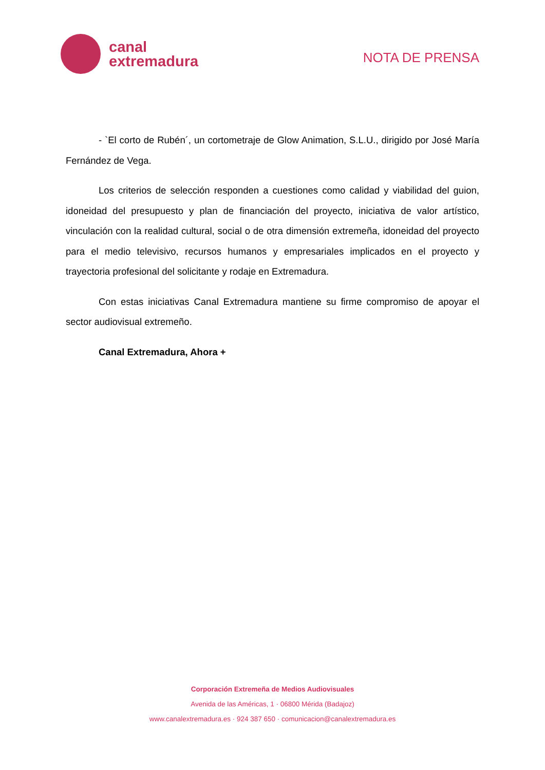canal
extremadura
NOTA DE PRENSA
- `El corto de Rubén´, un cortometraje de Glow Animation, S.L.U., dirigido por José María Fernández de Vega.
Los criterios de selección responden a cuestiones como calidad y viabilidad del guion, idoneidad del presupuesto y plan de financiación del proyecto, iniciativa de valor artístico, vinculación con la realidad cultural, social o de otra dimensión extremeña, idoneidad del proyecto para el medio televisivo, recursos humanos y empresariales implicados en el proyecto y trayectoria profesional del solicitante y rodaje en Extremadura.
Con estas iniciativas Canal Extremadura mantiene su firme compromiso de apoyar el sector audiovisual extremeño.
Canal Extremadura, Ahora +
Corporación Extremeña de Medios Audiovisuales
Avenida de las Américas, 1 · 06800 Mérida (Badajoz)
www.canalextremadura.es · 924 387 650 · comunicacion@canalextremadura.es